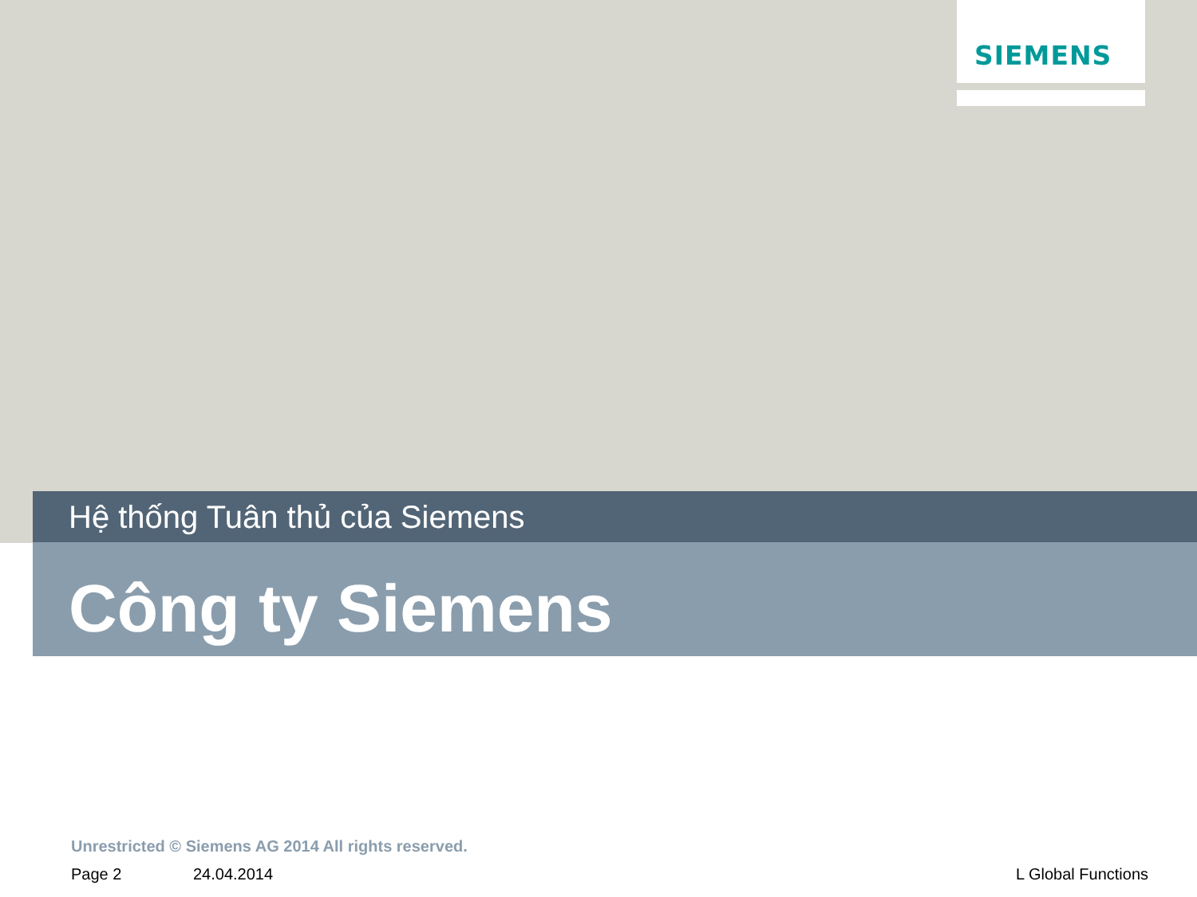SIEMENS
Hệ thống Tuân thủ của Siemens
Công ty Siemens
Unrestricted © Siemens AG 2014 All rights reserved.
Page 2 24.04.2014 L Global Functions